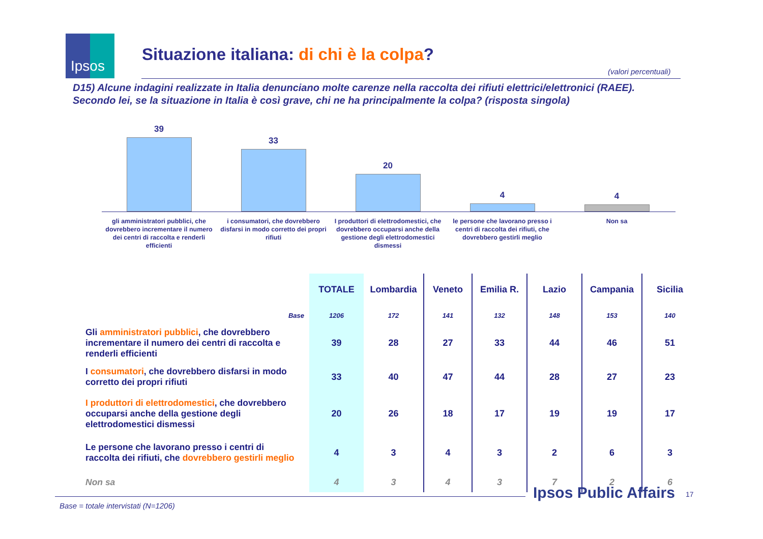Ipsos
Situazione italiana: di chi è la colpa?
(valori percentuali)
D15) Alcune indagini realizzate in Italia denunciano molte carenze nella raccolta dei rifiuti elettrici/elettronici (RAEE).
Secondo lei, se la situazione in Italia è così grave, chi ne ha principalmente la colpa? (risposta singola)
39
33
20
4
4
gli amministratori pubblici, che dovrebbero incrementare il numero dei centri di raccolta e renderli efficienti
i consumatori, che dovrebbero disfarsi in modo corretto dei propri rifiuti
I produttori di elettrodomestici, che dovrebbero occuparsi anche della gestione degli elettrodomestici dismessi
le persone che lavorano presso i centri di raccolta dei rifiuti, che dovrebbero gestirli meglio
Non sa
| | TOTALE | Lombardia | Veneto | Emilia R. | Lazio | Campania | Sicilia |
| --- | --- | --- | --- | --- | --- | --- | --- |
| Base | 1206 | 172 | 141 | 132 | 148 | 153 | 140 |
| Gli amministratori pubblici , che dovrebbero incrementare il numero dei centri di raccolta e renderli efficienti | 39 | 28 | 27 | 33 | 44 | 46 | 51 |
| I consumatori , che dovrebbero disfarsi in modo corretto dei propri rifiuti | 33 | 40 | 47 | 44 | 28 | 27 | 23 |
| I produttori di elettrodomestici , che dovrebbero occuparsi anche della gestione degli elettrodomestici dismessi | 20 | 26 | 18 | 17 | 19 | 19 | 17 |
| Le persone che lavorano presso i centri di raccolta dei rifiuti, che dovrebbero gestirli meglio | 4 | 3 | 4 | 3 | 2 | 6 | 3 |
| Non sa | 4 | 3 | 4 | 3 | 7 | 2 | 6 |
Ipsos Public Affairs 17
Base = totale intervistati (N=1206)